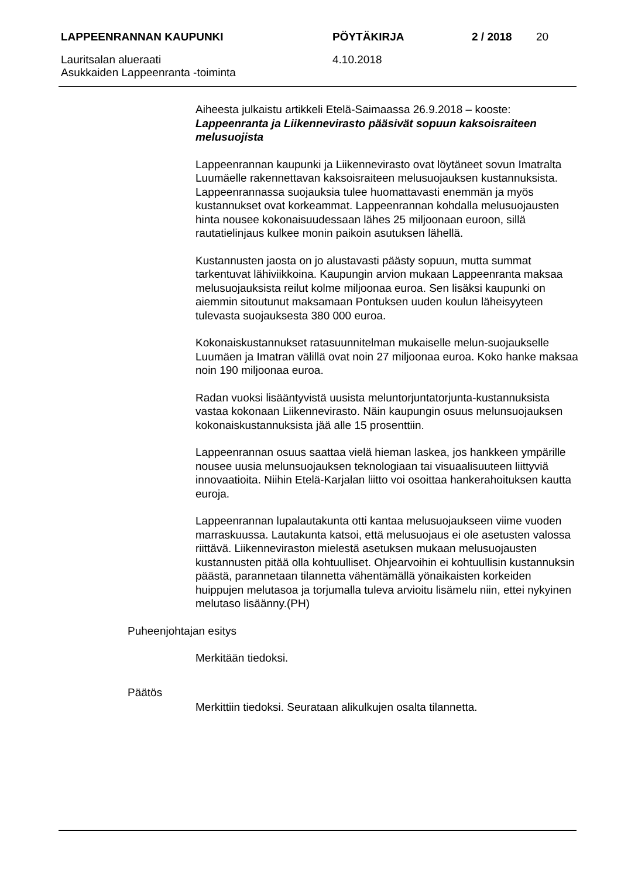LAPPEENRANNAN KAUPUNKI PÖYTÄKIRJA 2 / 2018 20
Lauritsalan alueraati
Asukkaiden Lappeenranta -toiminta 4.10.2018
Aiheesta julkaistu artikkeli Etelä-Saimaassa 26.9.2018 – kooste:
Lappeenranta ja Liikennevirasto pääsivät sopuun kaksoisraiteen melusuojista
Lappeenrannan kaupunki ja Liikennevirasto ovat löytäneet sovun Imatralta Luumäelle rakennettavan kaksoisraiteen melusuojauksen kustannuksista. Lappeenrannassa suojauksia tulee huomattavasti enemmän ja myös kustannukset ovat korkeammat. Lappeenrannan kohdalla melusuojausten hinta nousee kokonaisuudessaan lähes 25 miljoonaan euroon, sillä rautatielinjaus kulkee monin paikoin asutuksen lähellä.
Kustannusten jaosta on jo alustavasti päästy sopuun, mutta summat tarkentuvat lähiviikkoina. Kaupungin arvion mukaan Lappeenranta maksaa melusuojauksista reilut kolme miljoonaa euroa. Sen lisäksi kaupunki on aiemmin sitoutunut maksamaan Pontuksen uuden koulun läheisyyteen tulevasta suojauksesta 380 000 euroa.
Kokonaiskustannukset ratasuunnitelman mukaiselle melun-suojaukselle Luumäen ja Imatran välillä ovat noin 27 miljoonaa euroa. Koko hanke maksaa noin 190 miljoonaa euroa.
Radan vuoksi lisääntyvistä uusista meluntorjuntatorjunta-kustannuksista vastaa kokonaan Liikennevirasto. Näin kaupungin osuus melunsuojauksen kokonaiskustannuksista jää alle 15 prosenttiin.
Lappeenrannan osuus saattaa vielä hieman laskea, jos hankkeen ympärille nousee uusia melunsuojauksen teknologiaan tai visuaalisuuteen liittyviä innovaatioita. Niihin Etelä-Karjalan liitto voi osoittaa hankerahoituksen kautta euroja.
Lappeenrannan lupalautakunta otti kantaa melusuojaukseen viime vuoden marraskuussa. Lautakunta katsoi, että melusuojaus ei ole asetusten valossa riittävä. Liikenneviraston mielestä asetuksen mukaan melusuojausten kustannusten pitää olla kohtuulliset. Ohjearvoihin ei kohtuullisin kustannuksin päästä, parannetaan tilannetta vähentämällä yönaikaisten korkeiden huippujen melutasoa ja torjumalla tuleva arvioitu lisämelu niin, ettei nykyinen melutaso lisäänny.(PH)
Puheenjohtajan esitys
Merkitään tiedoksi.
Päätös
Merkittiin tiedoksi. Seurataan alikulkujen osalta tilannetta.